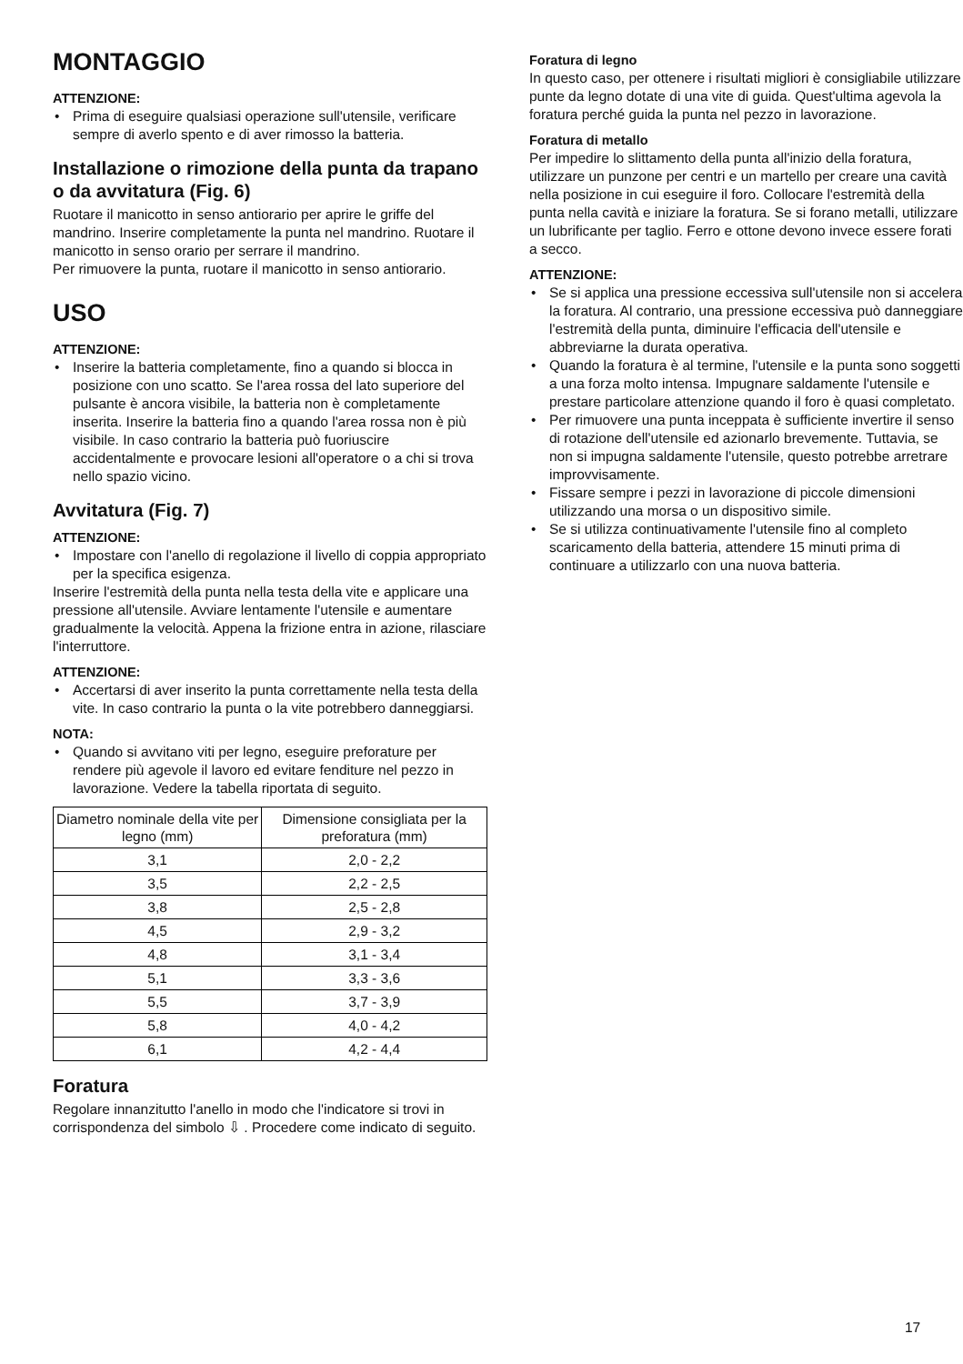MONTAGGIO
ATTENZIONE:
Prima di eseguire qualsiasi operazione sull'utensile, verificare sempre di averlo spento e di aver rimosso la batteria.
Installazione o rimozione della punta da trapano o da avvitatura (Fig. 6)
Ruotare il manicotto in senso antiorario per aprire le griffe del mandrino. Inserire completamente la punta nel mandrino. Ruotare il manicotto in senso orario per serrare il mandrino.
Per rimuovere la punta, ruotare il manicotto in senso antiorario.
USO
ATTENZIONE:
Inserire la batteria completamente, fino a quando si blocca in posizione con uno scatto. Se l'area rossa del lato superiore del pulsante è ancora visibile, la batteria non è completamente inserita. Inserire la batteria fino a quando l'area rossa non è più visibile. In caso contrario la batteria può fuoriuscire accidentalmente e provocare lesioni all'operatore o a chi si trova nello spazio vicino.
Avvitatura (Fig. 7)
ATTENZIONE:
Impostare con l'anello di regolazione il livello di coppia appropriato per la specifica esigenza.
Inserire l'estremità della punta nella testa della vite e applicare una pressione all'utensile. Avviare lentamente l'utensile e aumentare gradualmente la velocità. Appena la frizione entra in azione, rilasciare l'interruttore.
ATTENZIONE:
Accertarsi di aver inserito la punta correttamente nella testa della vite. In caso contrario la punta o la vite potrebbero danneggiarsi.
NOTA:
Quando si avvitano viti per legno, eseguire preforature per rendere più agevole il lavoro ed evitare fenditure nel pezzo in lavorazione. Vedere la tabella riportata di seguito.
| Diametro nominale della vite per legno (mm) | Dimensione consigliata per la preforatura (mm) |
| --- | --- |
| 3,1 | 2,0 - 2,2 |
| 3,5 | 2,2 - 2,5 |
| 3,8 | 2,5 - 2,8 |
| 4,5 | 2,9 - 3,2 |
| 4,8 | 3,1 - 3,4 |
| 5,1 | 3,3 - 3,6 |
| 5,5 | 3,7 - 3,9 |
| 5,8 | 4,0 - 4,2 |
| 6,1 | 4,2 - 4,4 |
Foratura
Regolare innanzitutto l'anello in modo che l'indicatore si trovi in corrispondenza del simbolo ⇩ . Procedere come indicato di seguito.
Foratura di legno
In questo caso, per ottenere i risultati migliori è consigliabile utilizzare punte da legno dotate di una vite di guida. Quest'ultima agevola la foratura perché guida la punta nel pezzo in lavorazione.
Foratura di metallo
Per impedire lo slittamento della punta all'inizio della foratura, utilizzare un punzone per centri e un martello per creare una cavità nella posizione in cui eseguire il foro. Collocare l'estremità della punta nella cavità e iniziare la foratura. Se si forano metalli, utilizzare un lubrificante per taglio. Ferro e ottone devono invece essere forati a secco.
ATTENZIONE:
Se si applica una pressione eccessiva sull'utensile non si accelera la foratura. Al contrario, una pressione eccessiva può danneggiare l'estremità della punta, diminuire l'efficacia dell'utensile e abbreviarne la durata operativa.
Quando la foratura è al termine, l'utensile e la punta sono soggetti a una forza molto intensa. Impugnare saldamente l'utensile e prestare particolare attenzione quando il foro è quasi completato.
Per rimuovere una punta inceppata è sufficiente invertire il senso di rotazione dell'utensile ed azionarlo brevemente. Tuttavia, se non si impugna saldamente l'utensile, questo potrebbe arretrare improvvisamente.
Fissare sempre i pezzi in lavorazione di piccole dimensioni utilizzando una morsa o un dispositivo simile.
Se si utilizza continuativamente l'utensile fino al completo scaricamento della batteria, attendere 15 minuti prima di continuare a utilizzarlo con una nuova batteria.
17